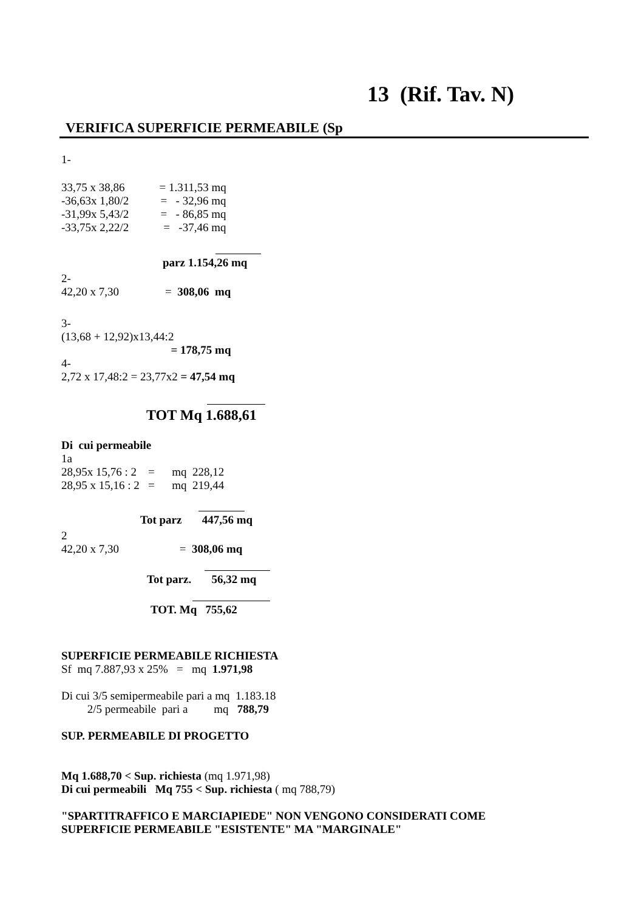13 (Rif. Tav. N)
VERIFICA SUPERFICIE PERMEABILE (Sp
1-
33,75 x 38,86 = 1.311,53 mq -36,63x 1,80/2 = - 32,96 mq -31,99x 5,43/2 = - 86,85 mq -33,75x 2,22/2 = -37,46 mq
parz 1.154,26 mq
2- 42,20 x 7,30 = 308,06 mq
3- (13,68 + 12,92)x13,44:2 = 178,75 mq 4- 2,72 x 17,48:2 = 23,77x2 = 47,54 mq
TOT Mq 1.688,61
Di cui permeabile 1a 28,95x 15,76 : 2 = mq 228,12 28,95 x 15,16 : 2 = mq 219,44
Tot parz 447,56 mq
2 42,20 x 7,30 = 308,06 mq
Tot parz. 56,32 mq
TOT. Mq 755,62
SUPERFICIE PERMEABILE RICHIESTA Sf mq 7.887,93 x 25% = mq 1.971,98 Di cui 3/5 semipermeabile pari a mq 1.183.18 2/5 permeabile pari a mq 788,79 SUP. PERMEABILE DI PROGETTO Mq 1.688,70 < Sup. richiesta (mq 1.971,98) Di cui permeabili Mq 755 < Sup. richiesta ( mq 788,79) "SPARTITRAFFICO E MARCIAPIEDE" NON VENGONO CONSIDERATI COME SUPERFICIE PERMEABILE "ESISTENTE" MA "MARGINALE"